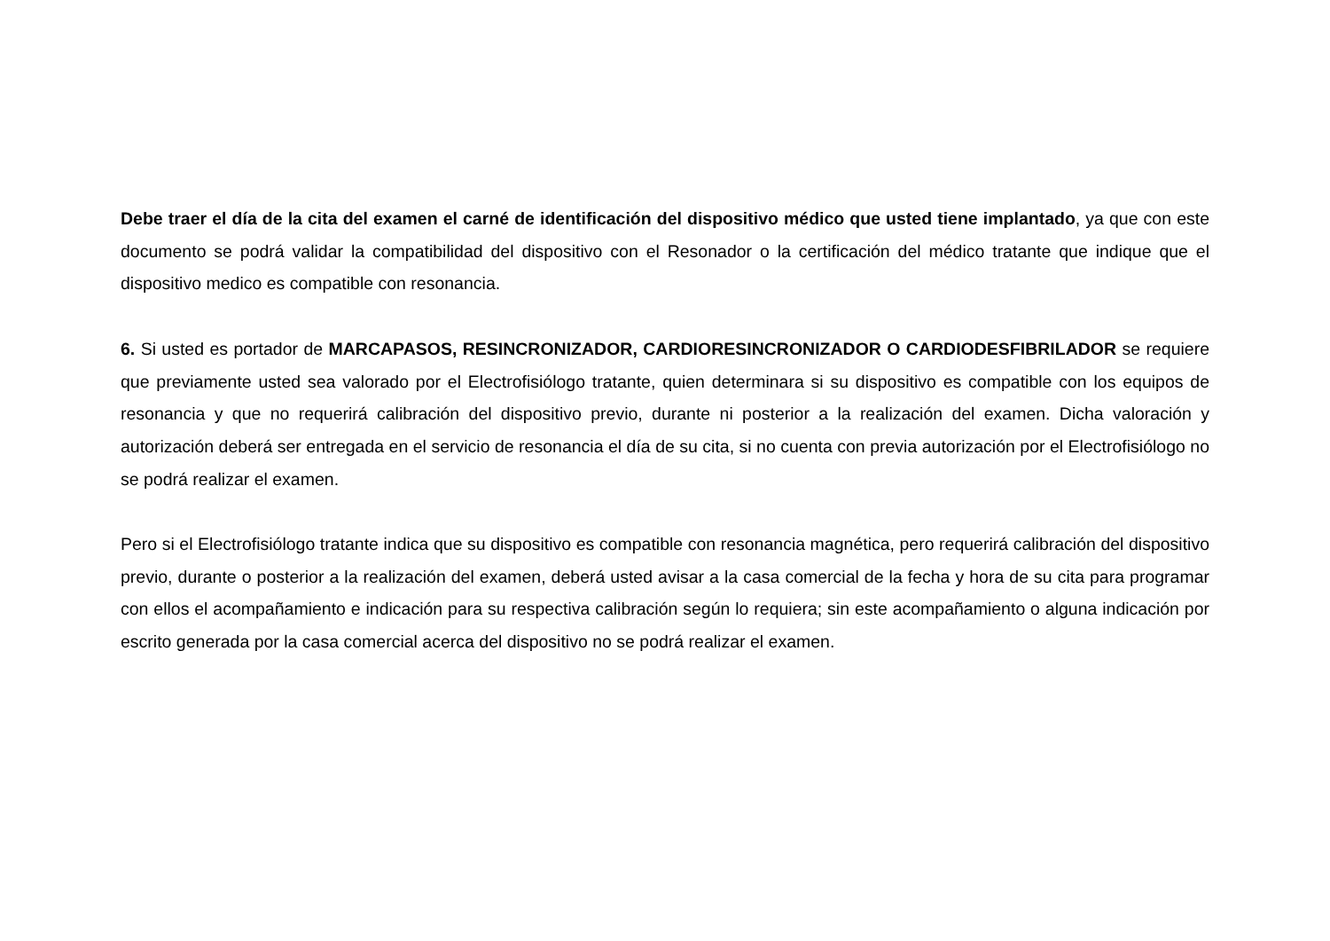Debe traer el día de la cita del examen el carné de identificación del dispositivo médico que usted tiene implantado, ya que con este documento se podrá validar la compatibilidad del dispositivo con el Resonador o la certificación del médico tratante que indique que el dispositivo medico es compatible con resonancia.
6. Si usted es portador de MARCAPASOS, RESINCRONIZADOR, CARDIORESINCRONIZADOR O CARDIODESFIBRILADOR se requiere que previamente usted sea valorado por el Electrofisiólogo tratante, quien determinara si su dispositivo es compatible con los equipos de resonancia y que no requerirá calibración del dispositivo previo, durante ni posterior a la realización del examen. Dicha valoración y autorización deberá ser entregada en el servicio de resonancia el día de su cita, si no cuenta con previa autorización por el Electrofisiólogo no se podrá realizar el examen.
Pero si el Electrofisiólogo tratante indica que su dispositivo es compatible con resonancia magnética, pero requerirá calibración del dispositivo previo, durante o posterior a la realización del examen, deberá usted avisar a la casa comercial de la fecha y hora de su cita para programar con ellos el acompañamiento e indicación para su respectiva calibración según lo requiera; sin este acompañamiento o alguna indicación por escrito generada por la casa comercial acerca del dispositivo no se podrá realizar el examen.